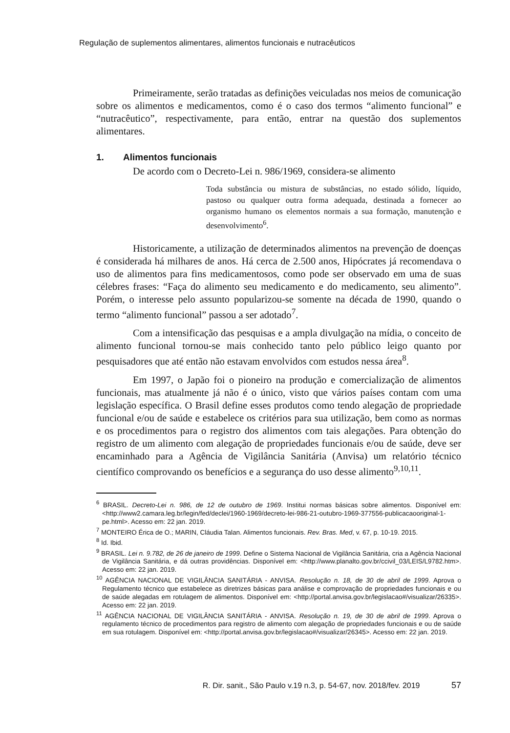Regulação de suplementos alimentares, alimentos funcionais e nutracêuticos
Primeiramente, serão tratadas as definições veiculadas nos meios de comunicação sobre os alimentos e medicamentos, como é o caso dos termos “alimento funcional” e “nutracêutico”, respectivamente, para então, entrar na questão dos suplementos alimentares.
1. Alimentos funcionais
De acordo com o Decreto-Lei n. 986/1969, considera-se alimento
Toda substância ou mistura de substâncias, no estado sólido, líquido, pastoso ou qualquer outra forma adequada, destinada a fornecer ao organismo humano os elementos normais a sua formação, manutenção e desenvolvimento<sup>6</sup>.
Historicamente, a utilização de determinados alimentos na prevenção de doenças é considerada há milhares de anos. Há cerca de 2.500 anos, Hipócrates já recomendava o uso de alimentos para fins medicamentosos, como pode ser observado em uma de suas célebres frases: “Faça do alimento seu medicamento e do medicamento, seu alimento”. Porém, o interesse pelo assunto popularizou-se somente na década de 1990, quando o termo “alimento funcional” passou a ser adotado<sup>7</sup>.
Com a intensificação das pesquisas e a ampla divulgação na mídia, o conceito de alimento funcional tornou-se mais conhecido tanto pelo público leigo quanto por pesquisadores que até então não estavam envolvidos com estudos nessa área<sup>8</sup>.
Em 1997, o Japão foi o pioneiro na produção e comercialização de alimentos funcionais, mas atualmente já não é o único, visto que vários países contam com uma legislação específica. O Brasil define esses produtos como tendo alegação de propriedade funcional e/ou de saúde e estabelece os critérios para sua utilização, bem como as normas e os procedimentos para o registro dos alimentos com tais alegações. Para obtenção do registro de um alimento com alegação de propriedades funcionais e/ou de saúde, deve ser encaminhado para a Agência de Vigilância Sanitária (Anvisa) um relatório técnico científico comprovando os benefícios e a segurança do uso desse alimento<sup>9,10,11</sup>.
<sup>6</sup> BRASIL. Decreto-Lei n. 986, de 12 de outubro de 1969. Institui normas básicas sobre alimentos. Disponível em: <http://www2.camara.leg.br/legin/fed/declei/1960-1969/decreto-lei-986-21-outubro-1969-377556-publicacaooriginal-1-pe.html>. Acesso em: 22 jan. 2019.
<sup>7</sup> MONTEIRO Érica de O.; MARIN, Cláudia Talan. Alimentos funcionais. Rev. Bras. Med, v. 67, p. 10-19. 2015.
<sup>8</sup> Id. Ibid.
<sup>9</sup> BRASIL. Lei n. 9.782, de 26 de janeiro de 1999. Define o Sistema Nacional de Vigilância Sanitária, cria a Agência Nacional de Vigilância Sanitária, e dá outras providências. Disponível em: <http://www.planalto.gov.br/ccivil_03/LEIS/L9782.htm>. Acesso em: 22 jan. 2019.
<sup>10</sup> AGÊNCIA NACIONAL DE VIGILÂNCIA SANITÁRIA - ANVISA. Resolução n. 18, de 30 de abril de 1999. Aprova o Regulamento técnico que estabelece as diretrizes básicas para análise e comprovação de propriedades funcionais e ou de saúde alegadas em rotulagem de alimentos. Disponível em: <http://portal.anvisa.gov.br/legislacao#/visualizar/26335>. Acesso em: 22 jan. 2019.
<sup>11</sup> AGÊNCIA NACIONAL DE VIGILÂNCIA SANITÁRIA - ANVISA. Resolução n. 19, de 30 de abril de 1999. Aprova o regulamento técnico de procedimentos para registro de alimento com alegação de propriedades funcionais e ou de saúde em sua rotulagem. Disponível em: <http://portal.anvisa.gov.br/legislacao#/visualizar/26345>. Acesso em: 22 jan. 2019.
R. Dir. sanit., São Paulo v.19 n.3, p. 54-67, nov. 2018/fev. 2019 57